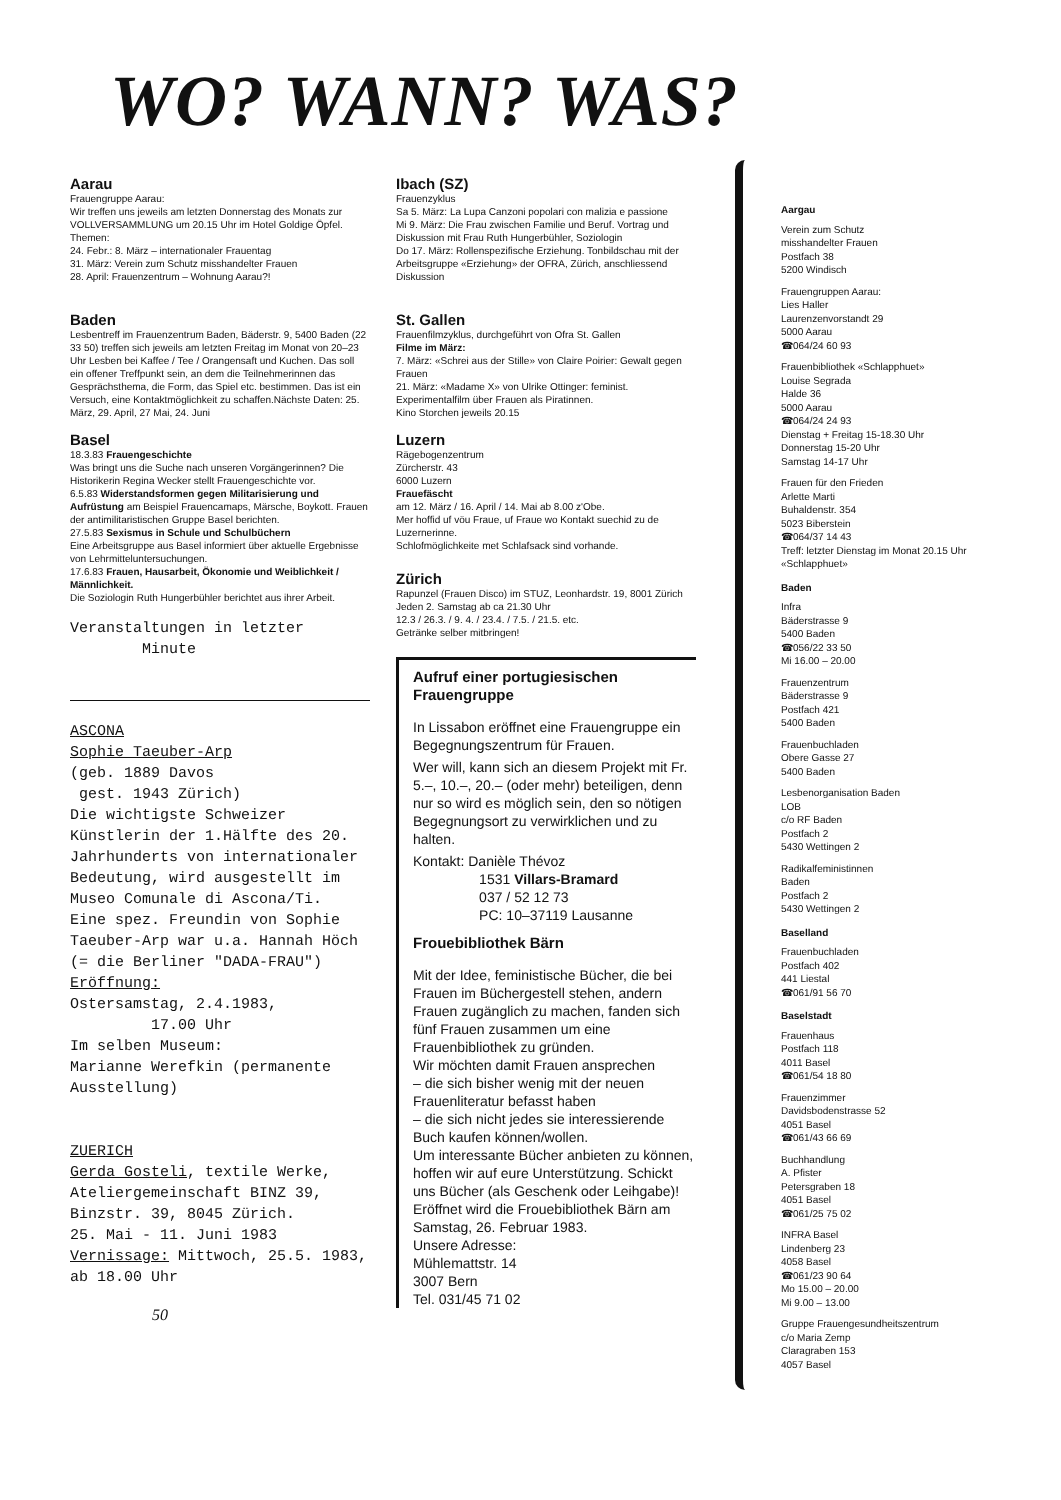WO? WANN? WAS?
Aarau
Frauengruppe Aarau:
Wir treffen uns jeweils am letzten Donnerstag des Monats zur VOLLVERSAMMLUNG um 20.15 Uhr im Hotel Goldige Öpfel.
Themen:
24. Febr.: 8. März – internationaler Frauentag
31. März: Verein zum Schutz misshandelter Frauen
28. April: Frauenzentrum – Wohnung Aarau?!
Baden
Lesbentreff im Frauenzentrum Baden, Bäderstr. 9, 5400 Baden (22 33 50) treffen sich jeweils am letzten Freitag im Monat von 20–23 Uhr Lesben bei Kaffee / Tee / Orangensaft und Kuchen. Das soll ein offener Treffpunkt sein, an dem die Teilnehmerinnen das Gesprächsthema, die Form, das Spiel etc. bestimmen. Das ist ein Versuch, eine Kontaktmöglichkeit zu schaffen.Nächste Daten: 25. März, 29. April, 27 Mai, 24. Juni
Basel
18.3.83 Frauengeschichte
Was bringt uns die Suche nach unseren Vorgängerinnen? Die Historikerin Regina Wecker stellt Frauengeschichte vor.
6.5.83 Widerstandsformen gegen Militarisierung und Aufrüstung am Beispiel Frauencamaps, Märsche, Boykott. Frauen der antimilitaristischen Gruppe Basel berichten.
27.5.83 Sexismus in Schule und Schulbüchern
Eine Arbeitsgruppe aus Basel informiert über aktuelle Ergebnisse von Lehrmitteluntersuchungen.
17.6.83 Frauen, Hausarbeit, Ökonomie und Weiblichkeit / Männlichkeit.
Die Soziologin Ruth Hungerbühler berichtet aus ihrer Arbeit.
Veranstaltungen in letzter
Minute
ASCONA
Sophie Taeuber-Arp
(geb. 1889 Davos
gest. 1943 Zürich)
Die wichtigste Schweizer Künstlerin der 1.Hälfte des 20. Jahrhunderts von internationaler Bedeutung, wird ausgestellt im Museo Comunale di Ascona/Ti.
Eine spez. Freundin von Sophie Taeuber-Arp war u.a. Hannah Höch (= die Berliner "DADA-FRAU")
Eröffnung:
Ostersamstag, 2.4.1983,
17.00 Uhr
Im selben Museum:
Marianne Werefkin (permanente Ausstellung)
ZUERICH
Gerda Gosteli, textile Werke, Ateliergemeinschaft BINZ 39, Binzstr. 39, 8045 Zürich.
25. Mai - 11. Juni 1983
Vernissage: Mittwoch, 25.5. 1983, ab 18.00 Uhr
50
Ibach (SZ)
Frauenzyklus
Sa 5. März: La Lupa Canzoni popolari con malizia e passione
Mi 9. März: Die Frau zwischen Familie und Beruf. Vortrag und Diskussion mit Frau Ruth Hungerbühler, Soziologin
Do 17. März: Rollenspezifische Erziehung. Tonbildschau mit der Arbeitsgruppe «Erziehung» der OFRA, Zürich, anschliessend Diskussion
St. Gallen
Frauenfilmzyklus, durchgeführt von Ofra St. Gallen
Filme im März:
7. März: «Schrei aus der Stille» von Claire Poirier: Gewalt gegen Frauen
21. März: «Madame X» von Ulrike Ottinger: feminist. Experimentalfilm über Frauen als Piratinnen.
Kino Storchen jeweils 20.15
Luzern
Rägebogenzentrum
Zürcherstr. 43
6000 Luzern
Frauefäscht
am 12. März / 16. April / 14. Mai ab 8.00 z'Obe.
Mer hoffid uf vöu Fraue, uf Fraue wo Kontakt suechid zu de Luzernerinne.
Schlofmöglichkeite met Schlafsack sind vorhande.
Zürich
Rapunzel (Frauen Disco) im STUZ, Leonhardstr. 19, 8001 Zürich
Jeden 2. Samstag ab ca 21.30 Uhr
12.3 / 26.3. / 9. 4. / 23.4. / 7.5. / 21.5. etc.
Getränke selber mitbringen!
Aufruf einer portugiesischen Frauengruppe
In Lissabon eröffnet eine Frauengruppe ein Begegnungszentrum für Frauen.
Wer will, kann sich an diesem Projekt mit Fr. 5.–, 10.–, 20.– (oder mehr) beteiligen, denn nur so wird es möglich sein, den so nötigen Begegnungsort zu verwirklichen und zu halten.
Kontakt: Danièle Thévoz
1531 Villars-Bramard
037 / 52 12 73
PC: 10–37119 Lausanne
Frouebibliothek Bärn
Mit der Idee, feministische Bücher, die bei Frauen im Büchergestell stehen, andern Frauen zugänglich zu machen, fanden sich fünf Frauen zusammen um eine Frauenbibliothek zu gründen.
Wir möchten damit Frauen ansprechen
– die sich bisher wenig mit der neuen Frauenliteratur befasst haben
– die sich nicht jedes sie interessierende Buch kaufen können/wollen.
Um interessante Bücher anbieten zu können, hoffen wir auf eure Unterstützung. Schickt uns Bücher (als Geschenk oder Leihgabe)!
Eröffnet wird die Frouebibliothek Bärn am Samstag, 26. Februar 1983.
Unsere Adresse:
Mühlemattstr. 14
3007 Bern
Tel. 031/45 71 02
Aargau
Verein zum Schutz
misshandelter Frauen
Postfach 38
5200 Windisch
Frauengruppen Aarau:
Lies Haller
Laurenzenvorstandt 29
5000 Aarau
☎064/24 60 93
Frauenbibliothek «Schlapphuet»
Louise Segrada
Halde 36
5000 Aarau
☎064/24 24 93
Dienstag + Freitag 15-18.30 Uhr
Donnerstag 15-20 Uhr
Samstag 14-17 Uhr
Frauen für den Frieden
Arlette Marti
Buhaldenstr. 354
5023 Biberstein
☎064/37 14 43
Treff: letzter Dienstag im Monat 20.15 Uhr «Schlapphuet»
Baden
Infra
Bäderstrasse 9
5400 Baden
☎056/22 33 50
Mi 16.00 – 20.00
Frauenzentrum
Bäderstrasse 9
Postfach 421
5400 Baden
Frauenbuchladen
Obere Gasse 27
5400 Baden
Lesbenorganisation Baden
LOB
c/o RF Baden
Postfach 2
5430 Wettingen 2
Radikalfeministinnen
Baden
Postfach 2
5430 Wettingen 2
Baselland
Frauenbuchladen
Postfach 402
441 Liestal
☎061/91 56 70
Baselstadt
Frauenhaus
Postfach 118
4011 Basel
☎061/54 18 80
Frauenzimmer
Davidsbodenstrasse 52
4051 Basel
☎061/43 66 69
Buchhandlung
A. Pfister
Petersgraben 18
4051 Basel
☎061/25 75 02
INFRA Basel
Lindenberg 23
4058 Basel
☎061/23 90 64
Mo 15.00 – 20.00
Mi 9.00 – 13.00
Gruppe Frauengesundheitszentrum
c/o Maria Zemp
Claragraben 153
4057 Basel